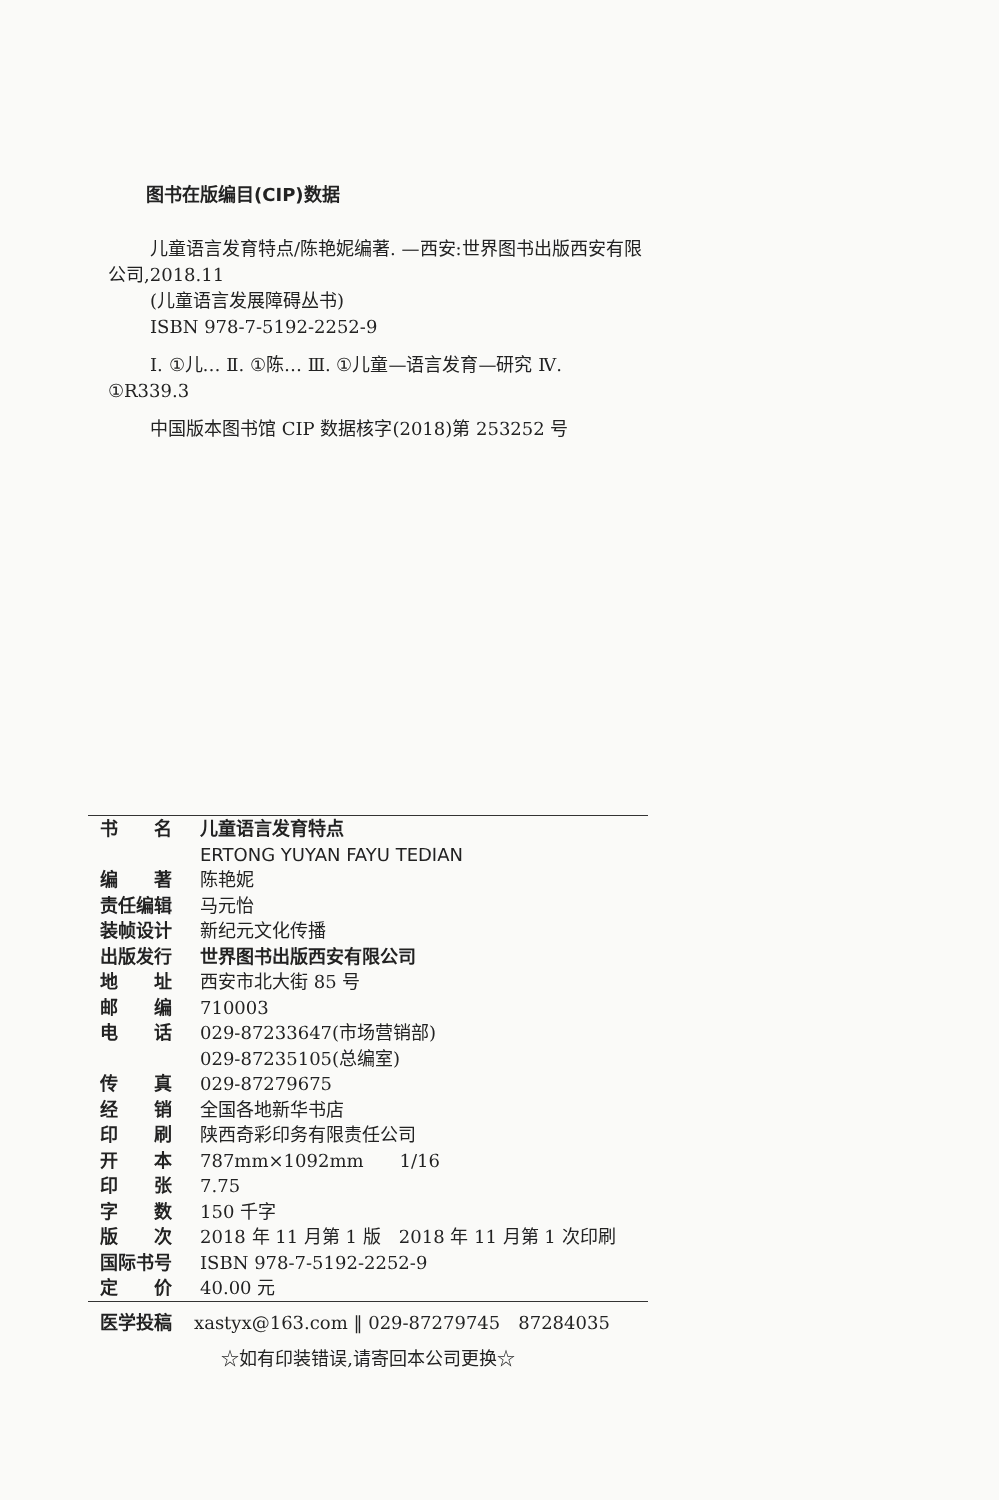图书在版编目(CIP)数据
儿童语言发育特点/陈艳妮编著. —西安:世界图书出版西安有限公司,2018.11
(儿童语言发展障碍丛书)
ISBN 978-7-5192-2252-9
Ⅰ. ①儿… Ⅱ. ①陈… Ⅲ. ①儿童—语言发育—研究 Ⅳ. ①R339.3
中国版本图书馆 CIP 数据核字(2018)第 253252 号
| 书 名 | 儿童语言发育特点 ERTONG YUYAN FAYU TEDIAN |
| 编 著 | 陈艳妮 |
| 责任编辑 | 马元怡 |
| 装帧设计 | 新纪元文化传播 |
| 出版发行 | 世界图书出版西安有限公司 |
| 地 址 | 西安市北大街 85 号 |
| 邮 编 | 710003 |
| 电 话 | 029-87233647(市场营销部) 029-87235105(总编室) |
| 传 真 | 029-87279675 |
| 经 销 | 全国各地新华书店 |
| 印 刷 | 陕西奇彩印务有限责任公司 |
| 开 本 | 787mm×1092mm 1/16 |
| 印 张 | 7.75 |
| 字 数 | 150 千字 |
| 版 次 | 2018 年 11 月第 1 版 2018 年 11 月第 1 次印刷 |
| 国际书号 | ISBN 978-7-5192-2252-9 |
| 定 价 | 40.00 元 |
医学投稿 xastyx@163.com ‖ 029-87279745　87284035
☆如有印装错误,请寄回本公司更换☆